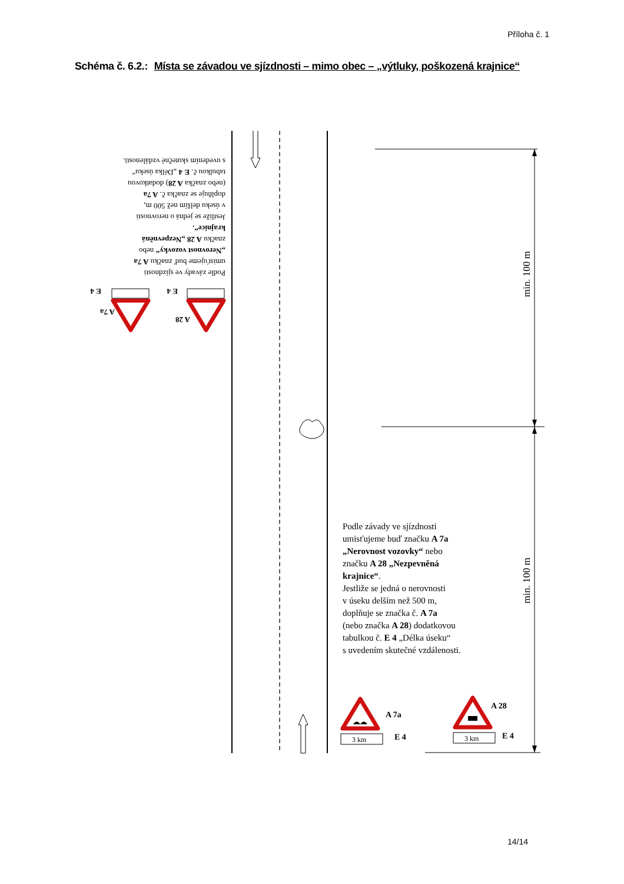Příloha č. 1
Schéma č. 6.2.: Místa se závadou ve sjízdnosti – mimo obec – „výtluky, poškozená krajnice“
min. 100 m
min. 100 m
Podle závady ve sjízdnosti
umisťujeme buď značku A 7a
„Nerovnost vozovky“ nebo
značku A 28 „Nezpevněná
krajnice“.
Jestliže se jedná o nerovnosti
v úseku delším než 500 m,
doplňuje se značka č. A 7a
(nebo značka A 28) dodatkovou
tabulkou č. E 4 „Délka úseku“
s uvedením skutečné vzdálenosti.
A 28
E 4
A 7a
E 4
Podle závady ve sjízdnosti
umisťujeme buď značku A 7a
„Nerovnost vozovky“ nebo
značku A 28 „Nezpevněná
krajnice“.
Jestliže se jedná o nerovnosti
v úseku delším než 500 m,
doplňuje se značka č. A 7a
(nebo značka A 28) dodatkovou
tabulkou č. E 4 „Délka úseku“
s uvedením skutečné vzdálenosti.
3 km
3 km
A 7a
E 4
A 28
E 4
14/14